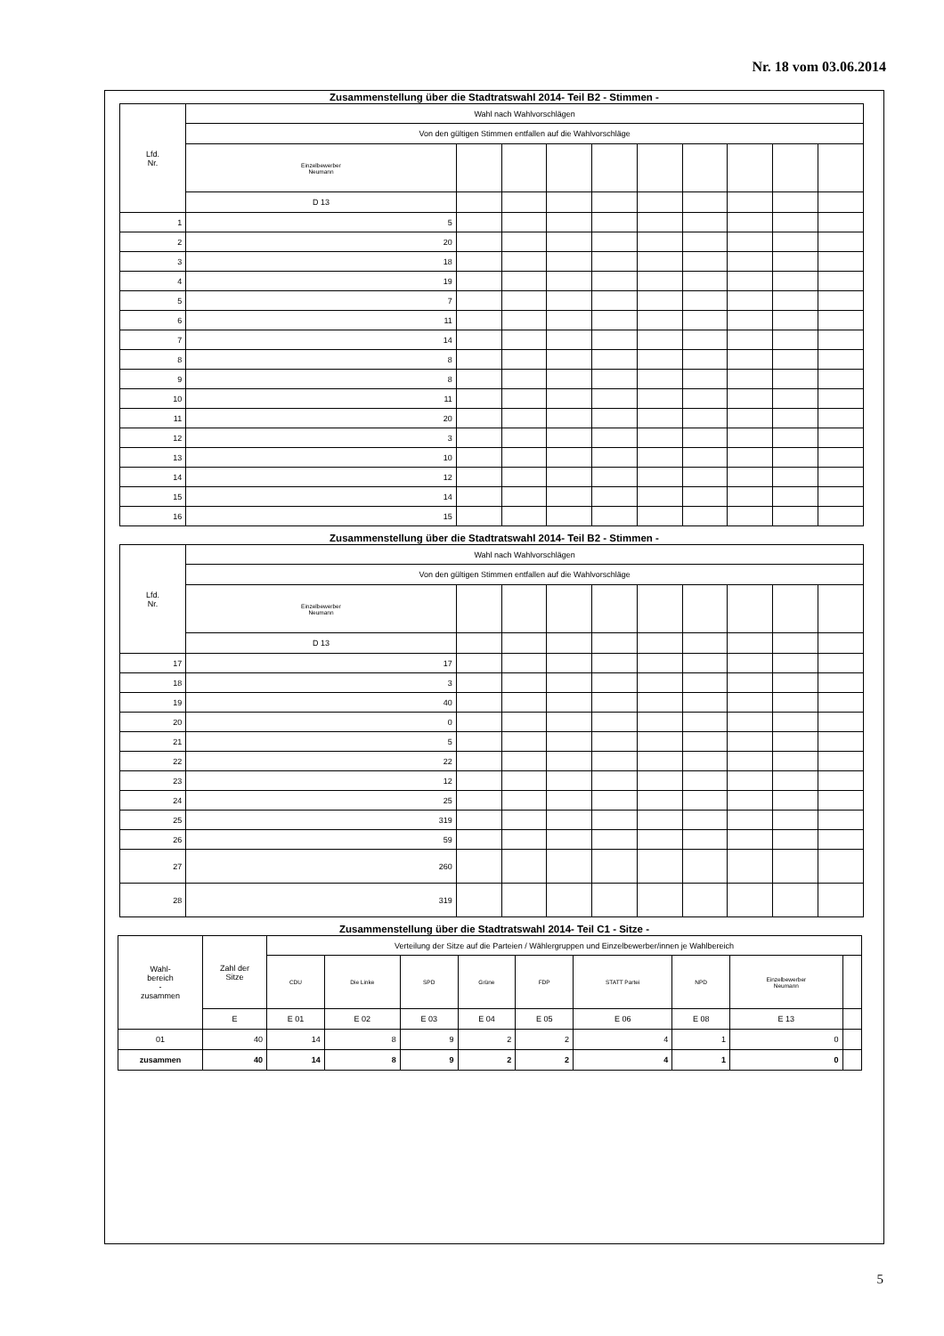Nr. 18 vom 03.06.2014
Zusammenstellung über die Stadtratswahl 2014- Teil B2 - Stimmen -
| Lfd. Nr. | Wahl nach Wahlvorschlägen | | | | | | | | | |
| --- | --- | --- | --- | --- | --- | --- | --- | --- | --- | --- |
| | Von den gültigen Stimmen entfallen auf die Wahlvorschläge | | | | | | | | | |
| | Einzelbewerber Neumann | | | | | | | | | |
| | D 13 | | | | | | | | | |
| 1 | 5 | | | | | | | | | |
| 2 | 20 | | | | | | | | | |
| 3 | 18 | | | | | | | | | |
| 4 | 19 | | | | | | | | | |
| 5 | 7 | | | | | | | | | |
| 6 | 11 | | | | | | | | | |
| 7 | 14 | | | | | | | | | |
| 8 | 8 | | | | | | | | | |
| 9 | 8 | | | | | | | | | |
| 10 | 11 | | | | | | | | | |
| 11 | 20 | | | | | | | | | |
| 12 | 3 | | | | | | | | | |
| 13 | 10 | | | | | | | | | |
| 14 | 12 | | | | | | | | | |
| 15 | 14 | | | | | | | | | |
| 16 | 15 | | | | | | | | | |
Zusammenstellung über die Stadtratswahl 2014- Teil B2 - Stimmen -
| Lfd. Nr. | Wahl nach Wahlvorschlägen | | | | | | | | | |
| --- | --- | --- | --- | --- | --- | --- | --- | --- | --- | --- |
| | Von den gültigen Stimmen entfallen auf die Wahlvorschläge | | | | | | | | | |
| | Einzelbewerber Neumann | | | | | | | | | |
| | D 13 | | | | | | | | | |
| 17 | 17 | | | | | | | | | |
| 18 | 3 | | | | | | | | | |
| 19 | 40 | | | | | | | | | |
| 20 | 0 | | | | | | | | | |
| 21 | 5 | | | | | | | | | |
| 22 | 22 | | | | | | | | | |
| 23 | 12 | | | | | | | | | |
| 24 | 25 | | | | | | | | | |
| 25 | 319 | | | | | | | | | |
| 26 | 59 | | | | | | | | | |
| 27 | 260 | | | | | | | | | |
| 28 | 319 | | | | | | | | | |
Zusammenstellung über die Stadtratswahl 2014- Teil C1 - Sitze -
| Wahl- bereich - zusammen | Zahl der Sitze | Verteilung der Sitze auf die Parteien / Wählergruppen und Einzelbewerber/innen je Wahlbereich | | | | | | | | |
| --- | --- | --- | --- | --- | --- | --- | --- | --- | --- | --- |
| | | CDU | Die Linke | SPD | Grüne | FDP | STATT Partei | NPD | Einzelbewerber Neumann | |
| | E | E 01 | E 02 | E 03 | E 04 | E 05 | E 06 | E 08 | E 13 | |
| 01 | 40 | 14 | 8 | 9 | 2 | 2 | 4 | 1 | 0 | |
| zusammen | 40 | 14 | 8 | 9 | 2 | 2 | 4 | 1 | 0 | |
5